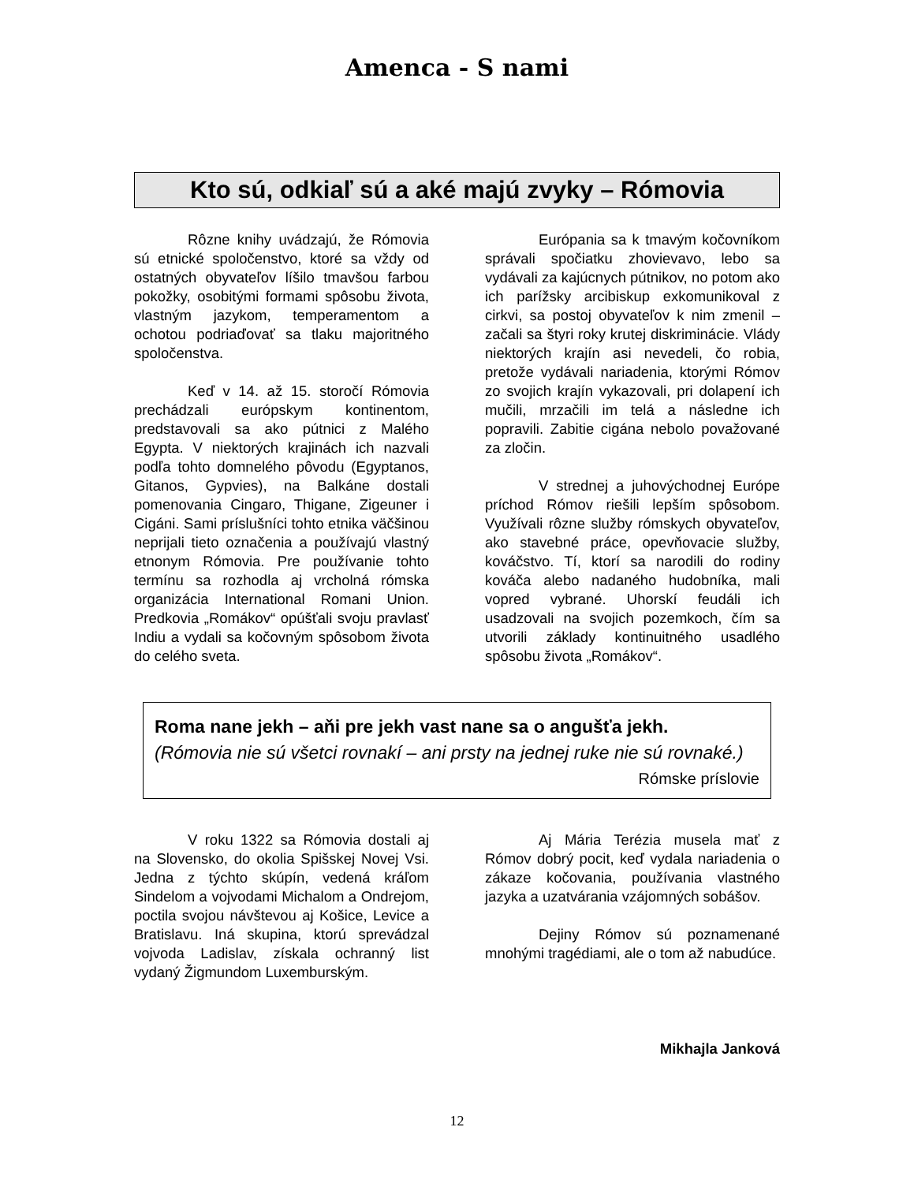Amenca - S nami
Kto sú, odkiaľ sú a aké majú zvyky – Rómovia
Rôzne knihy uvádzajú, že Rómovia sú etnické spoločenstvo, ktoré sa vždy od ostatných obyvateľov líšilo tmavšou farbou pokožky, osobitými formami spôsobu života, vlastným jazykom, temperamentom a ochotou podriaďovať sa tlaku majoritného spoločenstva.
Keď v 14. až 15. storočí Rómovia prechádzali európskym kontinentom, predstavovali sa ako pútnici z Malého Egypta. V niektorých krajinách ich nazvali podľa tohto domnelého pôvodu (Egyptanos, Gitanos, Gypvies), na Balkáne dostali pomenovania Cingaro, Thigane, Zigeuner i Cigáni. Sami príslušníci tohto etnika väčšinou neprijali tieto označenia a používajú vlastný etnonym Rómovia. Pre používanie tohto termínu sa rozhodla aj vrcholná rómska organizácia International Romani Union. Predkovia „Romákov“ opúšťali svoju pravlasť Indiu a vydali sa kočovným spôsobom života do celého sveta.
Európania sa k tmavým kočovníkom správali spočiatku zhovievavo, lebo sa vydávali za kajúcnych pútnikov, no potom ako ich parížsky arcibiskup exkomunikoval z cirkvi, sa postoj obyvateľov k nim zmenil – začali sa štyri roky krutej diskriminácie. Vlády niektorých krajín asi nevedeli, čo robia, pretože vydávali nariadenia, ktorými Rómov zo svojich krajín vykazovali, pri dolapení ich mučili, mrzačili im telá a následne ich popravili. Zabitie cigána nebolo považované za zločin.
V strednej a juhovýchodnej Európe príchod Rómov riešili lepším spôsobom. Využívali rôzne služby rómskych obyvateľov, ako stavebné práce, opevňovacie služby, kováčstvo. Tí, ktorí sa narodili do rodiny kováča alebo nadaného hudobníka, mali vopred vybrané. Uhorskí feudáli ich usadzovali na svojich pozemkoch, čím sa utvorili základy kontinuitného usadlého spôsobu života „Romákov“.
Roma nane jekh – aňi pre jekh vast nane sa o angušťa jekh.
(Rómovia nie sú všetci rovnakí – ani prsty na jednej ruke nie sú rovnaké.)
Rómske príslovie
V roku 1322 sa Rómovia dostali aj na Slovensko, do okolia Spišskej Novej Vsi. Jedna z týchto skúpín, vedená kráľom Sindelom a vojvodami Michalom a Ondrejom, poctila svojou návštevou aj Košice, Levice a Bratislavu. Iná skupina, ktorú sprevádzal vojvoda Ladislav, získala ochranný list vydaný Žigmundom Luxemburským.
Aj Mária Terézia musela mať z Rómov dobrý pocit, keď vydala nariadenia o zákaze kočovania, používania vlastného jazyka a uzatvárania vzájomných sobášov.
Dejiny Rómov sú poznamenané mnohými tragédiami, ale o tom až nabudúce.
Mikhajla Janková
12